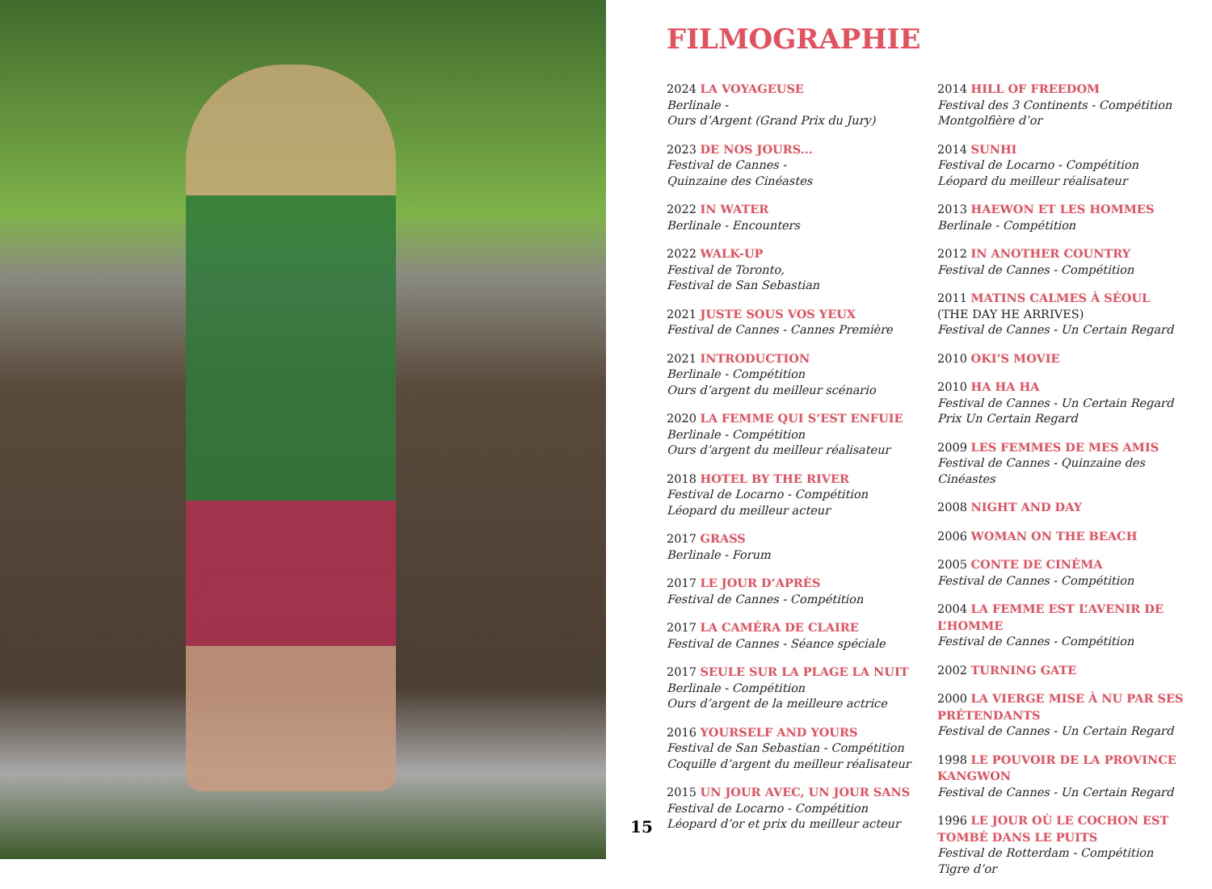FILMOGRAPHIE
2024 LA VOYAGEUSE
Berlinale -
Ours d’Argent (Grand Prix du Jury)
2023 DE NOS JOURS...
Festival de Cannes -
Quinzaine des Cinéastes
2022 IN WATER
Berlinale - Encounters
2022 WALK-UP
Festival de Toronto,
Festival de San Sebastian
2021 JUSTE SOUS VOS YEUX
Festival de Cannes - Cannes Première
2021 INTRODUCTION
Berlinale - Compétition
Ours d’argent du meilleur scénario
2020 LA FEMME QUI S’EST ENFUIE
Berlinale - Compétition
Ours d’argent du meilleur réalisateur
2018 HOTEL BY THE RIVER
Festival de Locarno - Compétition
Léopard du meilleur acteur
2017 GRASS
Berlinale - Forum
2017 LE JOUR D’APRÈS
Festival de Cannes - Compétition
2017 LA CAMÉRA DE CLAIRE
Festival de Cannes - Séance spéciale
2017 SEULE SUR LA PLAGE LA NUIT
Berlinale - Compétition
Ours d’argent de la meilleure actrice
2016 YOURSELF AND YOURS
Festival de San Sebastian - Compétition
Coquille d’argent du meilleur réalisateur
2015 UN JOUR AVEC, UN JOUR SANS
Festival de Locarno - Compétition
Léopard d’or et prix du meilleur acteur
2014 HILL OF FREEDOM
Festival des 3 Continents - Compétition
Montgolfière d’or
2014 SUNHI
Festival de Locarno - Compétition
Léopard du meilleur réalisateur
2013 HAEWON ET LES HOMMES
Berlinale - Compétition
2012 IN ANOTHER COUNTRY
Festival de Cannes - Compétition
2011 MATINS CALMES À SÉOUL
(THE DAY HE ARRIVES)
Festival de Cannes - Un Certain Regard
2010 OKI’S MOVIE
2010 HA HA HA
Festival de Cannes - Un Certain Regard
Prix Un Certain Regard
2009 LES FEMMES DE MES AMIS
Festival de Cannes - Quinzaine des Cinéastes
2008 NIGHT AND DAY
2006 WOMAN ON THE BEACH
2005 CONTE DE CINÉMA
Festival de Cannes - Compétition
2004 LA FEMME EST L’AVENIR DE L’HOMME
Festival de Cannes - Compétition
2002 TURNING GATE
2000 LA VIERGE MISE À NU PAR SES PRÉTENDANTS
Festival de Cannes - Un Certain Regard
1998 LE POUVOIR DE LA PROVINCE KANGWON
Festival de Cannes - Un Certain Regard
1996 LE JOUR OÙ LE COCHON EST TOMBÉ DANS LE PUITS
Festival de Rotterdam - Compétition
Tigre d’or
15